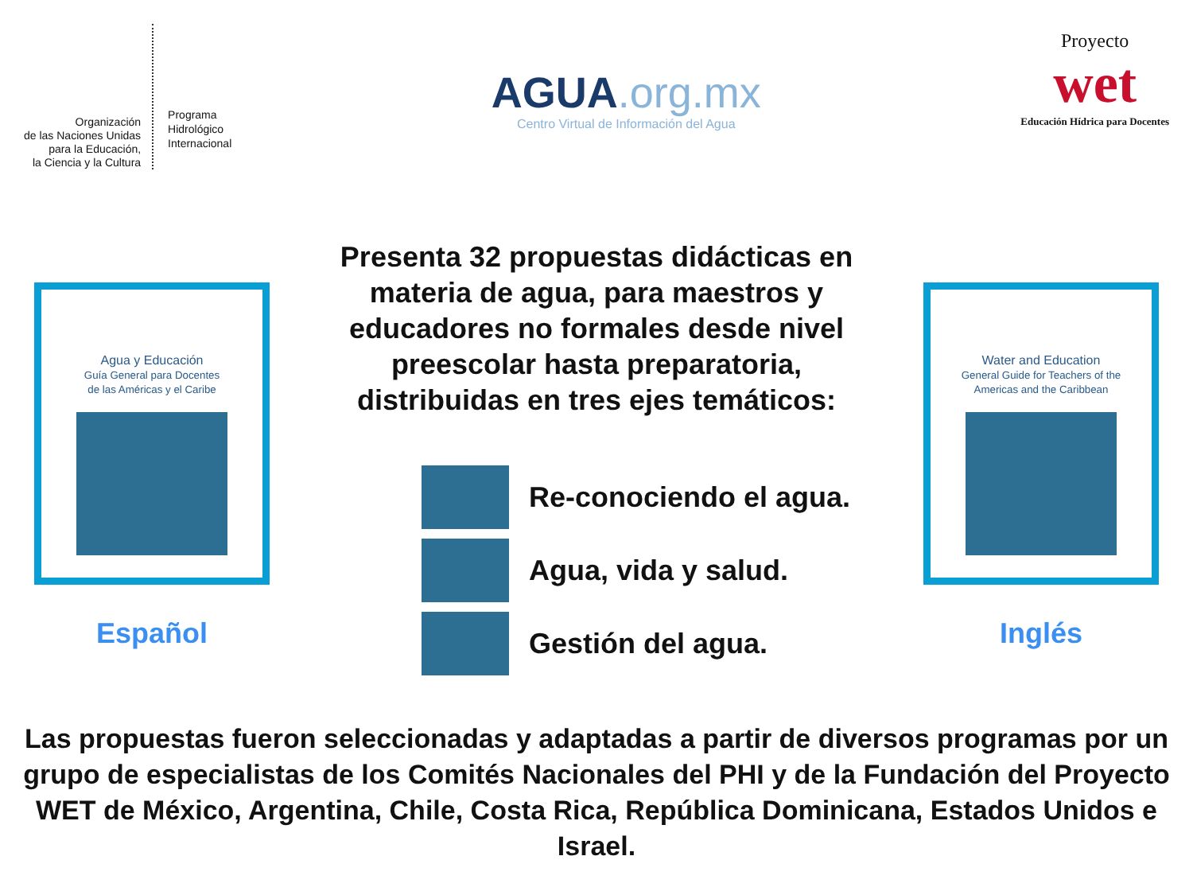Organización
de las Naciones Unidas
para la Educación,
la Ciencia y la Cultura
Programa
Hidrológico
Internacional
AGUA.org.mx
Centro Virtual de Información del Agua
Proyecto
wet
Educación Hídrica para Docentes
Agua y Educación
Guía General para Docentes
de las Américas y el Caribe
Español
Presenta 32 propuestas didácticas en materia de agua, para maestros y educadores no formales desde nivel preescolar hasta preparatoria, distribuidas en tres ejes temáticos:
Re-conociendo el agua.
Agua, vida y salud.
Gestión del agua.
Water and Education
General Guide for Teachers of the
Americas and the Caribbean
Inglés
Las propuestas fueron seleccionadas y adaptadas a partir de diversos programas por un grupo de especialistas de los Comités Nacionales del PHI y de la Fundación del Proyecto WET de México, Argentina, Chile, Costa Rica, República Dominicana, Estados Unidos e Israel.